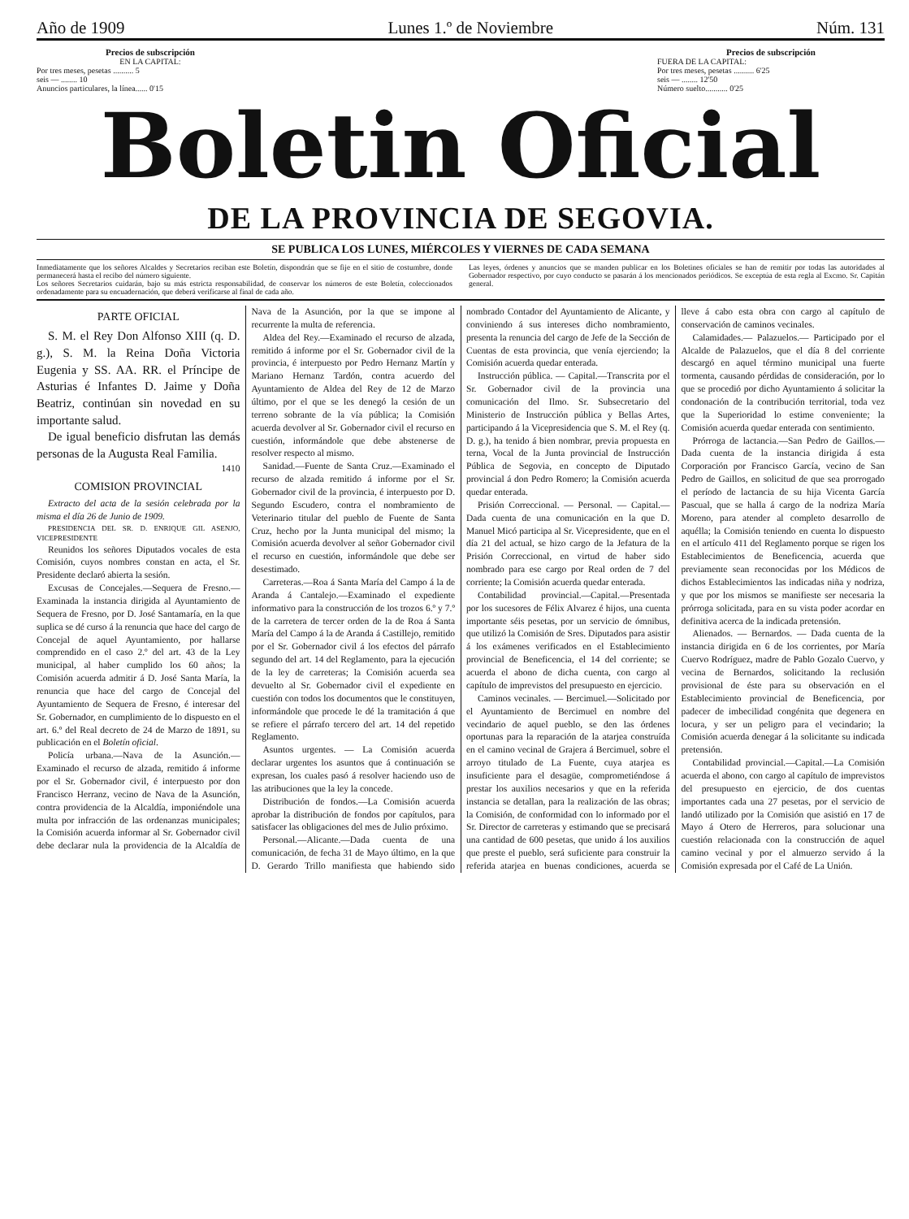Año de 1909 Lunes 1.º de Noviembre Núm. 131
Precios de subscripción
EN LA CAPITAL:
Por tres meses, pesetas .......... 5
seis — ........ 10
Anuncios particulares, la línea...... 0'15
Precios de subscripción
FUERA DE LA CAPITAL:
Por tres meses, pesetas .......... 6'25
seis — ........ 12'50
Número suelto........... 0'25
Boletin Oficial
DE LA PROVINCIA DE SEGOVIA.
SE PUBLICA LOS LUNES, MIÉRCOLES Y VIERNES DE CADA SEMANA
Inmediatamente que los señores Alcaldes y Secretarios reciban este Boletín, dispondrán que se fije en el sitio de costumbre, donde permanecerá hasta el recibo del número siguiente.
Los señores Secretarios cuidarán, bajo su más estricta responsabilidad, de conservar los números de este Boletín, coleccionados ordenadamente para su encuadernación, que deberá verificarse al final de cada año.
Las leyes, órdenes y anuncios que se manden publicar en los Boletines oficiales se han de remitir por todas las autoridades al Gobernador respectivo, por cuyo conducto se pasarán á los mencionados periódicos. Se exceptúa de esta regla al Excmo. Sr. Capitán general.
PARTE OFICIAL
S. M. el Rey Don Alfonso XIII (q. D. g.), S. M. la Reina Doña Victoria Eugenia y SS. AA. RR. el Príncipe de Asturias é Infantes D. Jaime y Doña Beatriz, continúan sin novedad en su importante salud.
De igual beneficio disfrutan las demás personas de la Augusta Real Familia.
1410
COMISION PROVINCIAL
Extracto del acta de la sesión celebrada por la misma el día 26 de Junio de 1909.
PRESIDENCIA DEL SR. D. ENRIQUE GIL ASENJO, VICEPRESIDENTE
Reunidos los señores Diputados vocales de esta Comisión, cuyos nombres constan en acta, el Sr. Presidente declaró abierta la sesión.
Excusas de Concejales.—Sequera de Fresno.—Examinada la instancia dirigida al Ayuntamiento de Sequera de Fresno, por D. José Santamaría, en la que suplica se dé curso á la renuncia que hace del cargo de Concejal de aquel Ayuntamiento, por hallarse comprendido en el caso 2.º del art. 43 de la Ley municipal, al haber cumplido los 60 años; la Comisión acuerda admitir á D. José Santa María, la renuncia que hace del cargo de Concejal del Ayuntamiento de Sequera de Fresno, é interesar del Sr. Gobernador, en cumplimiento de lo dispuesto en el art. 6.º del Real decreto de 24 de Marzo de 1891, su publicación en el Boletín oficial.
Policía urbana.—Nava de la Asunción.—Examinado el recurso de alzada, remitido á informe por el Sr. Gobernador civil, é interpuesto por don Francisco Herranz, vecino de Nava de la Asunción, contra providencia de la Alcaldía, imponiéndole una multa por infracción de las ordenanzas municipales; la Comisión acuerda informar al Sr. Gobernador civil debe declarar nula la providencia de la Alcaldía de Nava de la Asunción, por la que se impone al recurrente la multa de referencia.
Aldea del Rey.—Examinado el recurso de alzada, remitido á informe por el Sr. Gobernador civil de la provincia, é interpuesto por Pedro Hernanz Martín y Mariano Hernanz Tardón, contra acuerdo del Ayuntamiento de Aldea del Rey de 12 de Marzo último, por el que se les denegó la cesión de un terreno sobrante de la vía pública; la Comisión acuerda devolver al Sr. Gobernador civil el recurso en cuestión, informándole que debe abstenerse de resolver respecto al mismo.
Sanidad.—Fuente de Santa Cruz.—Examinado el recurso de alzada remitido á informe por el Sr. Gobernador civil de la provincia, é interpuesto por D. Segundo Escudero, contra el nombramiento de Veterinario titular del pueblo de Fuente de Santa Cruz, hecho por la Junta municipal del mismo; la Comisión acuerda devolver al señor Gobernador civil el recurso en cuestión, informándole que debe ser desestimado.
Carreteras.—Roa á Santa María del Campo á la de Aranda á Cantalejo.—Examinado el expediente informativo para la construcción de los trozos 6.º y 7.º de la carretera de tercer orden de la de Roa á Santa María del Campo á la de Aranda á Castillejo, remitido por el Sr. Gobernador civil á los efectos del párrafo segundo del art. 14 del Reglamento, para la ejecución de la ley de carreteras; la Comisión acuerda sea devuelto al Sr. Gobernador civil el expediente en cuestión con todos los documentos que le constituyen, informándole que procede le dé la tramitación á que se refiere el párrafo tercero del art. 14 del repetido Reglamento.
Asuntos urgentes. — La Comisión acuerda declarar urgentes los asuntos que á continuación se expresan, los cuales pasó á resolver haciendo uso de las atribuciones que la ley la concede.
Distribución de fondos.—La Comisión acuerda aprobar la distribución de fondos por capítulos, para satisfacer las obligaciones del mes de Julio próximo.
Personal.—Alicante.—Dada cuenta de una comunicación, de fecha 31 de Mayo último, en la que D. Gerardo Trillo manifiesta que habiendo sido nombrado Contador del Ayuntamiento de Alicante, y conviniendo á sus intereses dicho nombramiento, presenta la renuncia del cargo de Jefe de la Sección de Cuentas de esta provincia, que venía ejerciendo; la Comisión acuerda quedar enterada.
Instrucción pública. — Capital.—Transcrita por el Sr. Gobernador civil de la provincia una comunicación del Ilmo. Sr. Subsecretario del Ministerio de Instrucción pública y Bellas Artes, participando á la Vicepresidencia que S. M. el Rey (q. D. g.), ha tenido á bien nombrar, previa propuesta en terna, Vocal de la Junta provincial de Instrucción Pública de Segovia, en concepto de Diputado provincial á don Pedro Romero; la Comisión acuerda quedar enterada.
Prisión Correccional. — Personal. — Capital.—Dada cuenta de una comunicación en la que D. Manuel Micó participa al Sr. Vicepresidente, que en el día 21 del actual, se hizo cargo de la Jefatura de la Prisión Correccional, en virtud de haber sido nombrado para ese cargo por Real orden de 7 del corriente; la Comisión acuerda quedar enterada.
Contabilidad provincial.—Capital.—Presentada por los sucesores de Félix Alvarez é hijos, una cuenta importante séis pesetas, por un servicio de ómnibus, que utilizó la Comisión de Sres. Diputados para asistir á los exámenes verificados en el Establecimiento provincial de Beneficencia, el 14 del corriente; se acuerda el abono de dicha cuenta, con cargo al capítulo de imprevistos del presupuesto en ejercicio.
Caminos vecinales. — Bercimuel.—Solicitado por el Ayuntamiento de Bercimuel en nombre del vecindario de aquel pueblo, se den las órdenes oportunas para la reparación de la atarjea construída en el camino vecinal de Grajera á Bercimuel, sobre el arroyo titulado de La Fuente, cuya atarjea es insuficiente para el desagüe, comprometiéndose á prestar los auxilios necesarios y que en la referida instancia se detallan, para la realización de las obras; la Comisión, de conformidad con lo informado por el Sr. Director de carreteras y estimando que se precisará una cantidad de 600 pesetas, que unido á los auxilios que preste el pueblo, será suficiente para construir la referida atarjea en buenas condiciones, acuerda se lleve á cabo esta obra con cargo al capítulo de conservación de caminos vecinales.
Calamidades.— Palazuelos.— Participado por el Alcalde de Palazuelos, que el día 8 del corriente descargó en aquel término municipal una fuerte tormenta, causando pérdidas de consideración, por lo que se procedió por dicho Ayuntamiento á solicitar la condonación de la contribución territorial, toda vez que la Superioridad lo estime conveniente; la Comisión acuerda quedar enterada con sentimiento.
Prórroga de lactancia.—San Pedro de Gaillos.—Dada cuenta de la instancia dirigida á esta Corporación por Francisco García, vecino de San Pedro de Gaillos, en solicitud de que sea prorrogado el período de lactancia de su hija Vicenta García Pascual, que se halla á cargo de la nodriza María Moreno, para atender al completo desarrollo de aquélla; la Comisión teniendo en cuenta lo dispuesto en el artículo 411 del Reglamento porque se rigen los Establecimientos de Beneficencia, acuerda que previamente sean reconocidas por los Médicos de dichos Establecimientos las indicadas niña y nodriza, y que por los mismos se manifieste ser necesaria la prórroga solicitada, para en su vista poder acordar en definitiva acerca de la indicada pretensión.
Alienados. — Bernardos. — Dada cuenta de la instancia dirigida en 6 de los corrientes, por María Cuervo Rodríguez, madre de Pablo Gozalo Cuervo, y vecina de Bernardos, solicitando la reclusión provisional de éste para su observación en el Establecimiento provincial de Beneficencia, por padecer de imbecilidad congénita que degenera en locura, y ser un peligro para el vecindario; la Comisión acuerda denegar á la solicitante su indicada pretensión.
Contabilidad provincial.—Capital.—La Comisión acuerda el abono, con cargo al capítulo de imprevistos del presupuesto en ejercicio, de dos cuentas importantes cada una 27 pesetas, por el servicio de landó utilizado por la Comisión que asistió en 17 de Mayo á Otero de Herreros, para solucionar una cuestión relacionada con la construcción de aquel camino vecinal y por el almuerzo servido á la Comisión expresada por el Café de La Unión.